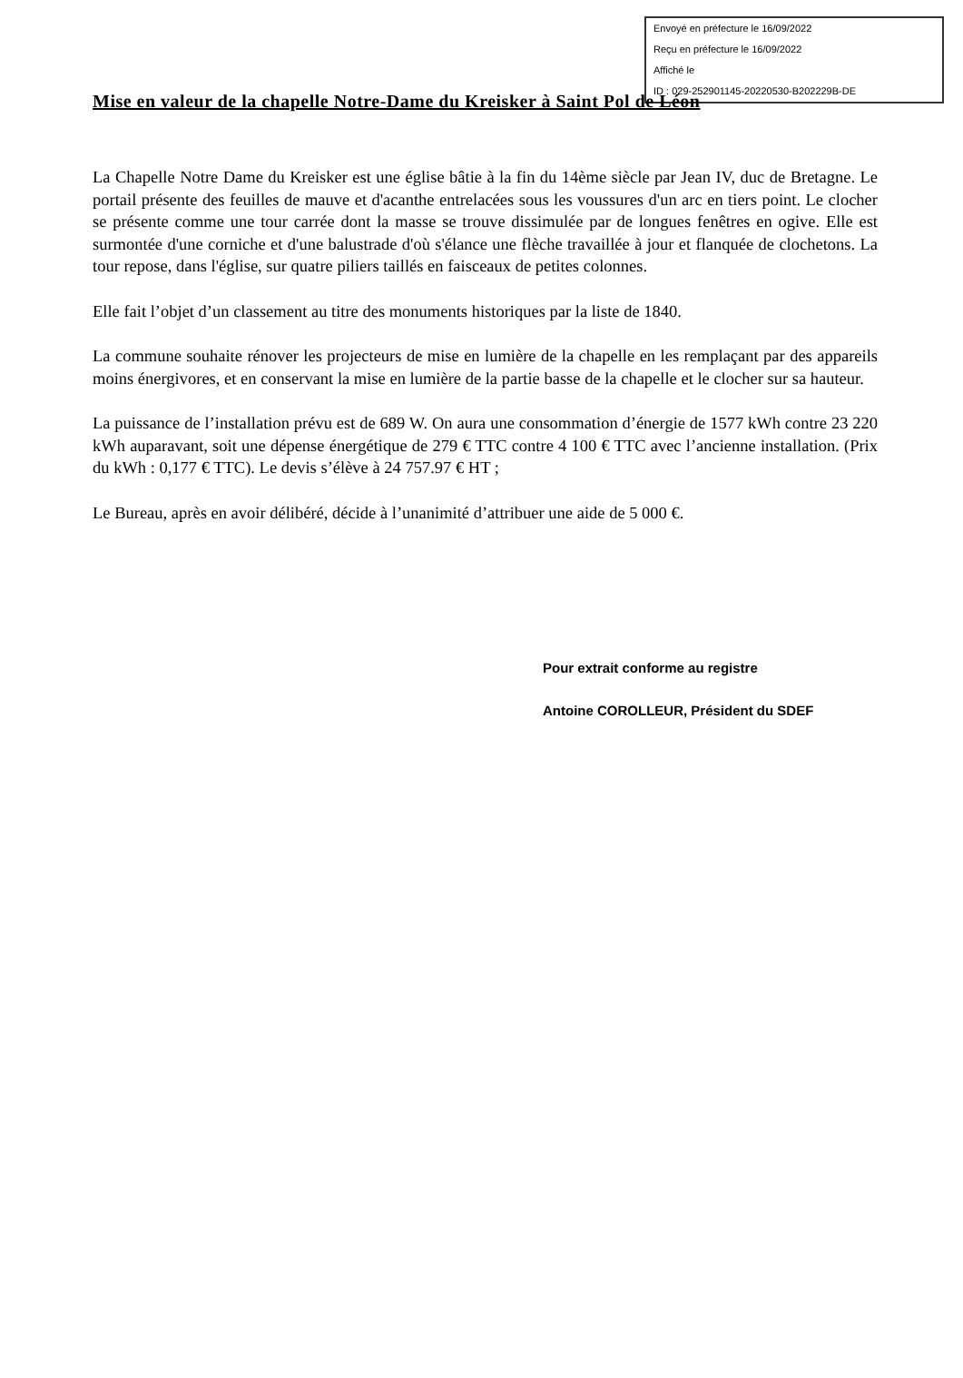Envoyé en préfecture le 16/09/2022
Reçu en préfecture le 16/09/2022
Affiché le
ID : 029-252901145-20220530-B202229B-DE
Mise en valeur de la chapelle Notre-Dame du Kreisker à Saint Pol de Léon
La Chapelle Notre Dame du Kreisker est une église bâtie à la fin du 14ème siècle par Jean IV, duc de Bretagne. Le portail présente des feuilles de mauve et d'acanthe entrelacées sous les voussures d'un arc en tiers point. Le clocher se présente comme une tour carrée dont la masse se trouve dissimulée par de longues fenêtres en ogive. Elle est surmontée d'une corniche et d'une balustrade d'où s'élance une flèche travaillée à jour et flanquée de clochetons. La tour repose, dans l'église, sur quatre piliers taillés en faisceaux de petites colonnes.
Elle fait l’objet d’un classement au titre des monuments historiques par la liste de 1840.
La commune souhaite rénover les projecteurs de mise en lumière de la chapelle en les remplaçant par des appareils moins énergivores, et en conservant la mise en lumière de la partie basse de la chapelle et le clocher sur sa hauteur.
La puissance de l’installation prévu est de 689 W. On aura une consommation d’énergie de 1577 kWh contre 23 220 kWh auparavant, soit une dépense énergétique de 279 € TTC contre 4 100 € TTC avec l’ancienne installation. (Prix du kWh : 0,177 € TTC). Le devis s’élève à 24 757.97 € HT ;
Le Bureau, après en avoir délibéré, décide à l’unanimité d’attribuer une aide de 5 000 €.
Pour extrait conforme au registre
Antoine COROLLEUR, Président du SDEF